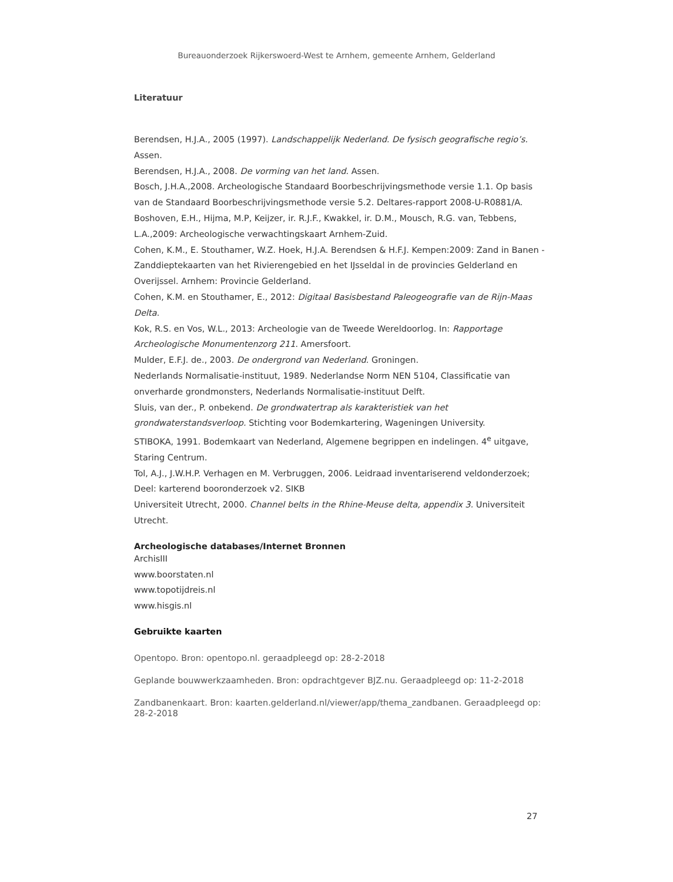Bureauonderzoek Rijkerswoerd-West te Arnhem, gemeente Arnhem, Gelderland
Literatuur
Berendsen, H.J.A., 2005 (1997). Landschappelijk Nederland. De fysisch geografische regio’s. Assen.
Berendsen, H.J.A., 2008. De vorming van het land. Assen.
Bosch, J.H.A.,2008. Archeologische Standaard Boorbeschrijvingsmethode versie 1.1. Op basis van de Standaard Boorbeschrijvingsmethode versie 5.2. Deltares-rapport 2008-U-R0881/A.
Boshoven, E.H., Hijma, M.P, Keijzer, ir. R.J.F., Kwakkel, ir. D.M., Mousch, R.G. van, Tebbens, L.A.,2009: Archeologische verwachtingskaart Arnhem-Zuid.
Cohen, K.M., E. Stouthamer, W.Z. Hoek, H.J.A. Berendsen & H.F.J. Kempen:2009: Zand in Banen - Zanddieptekaarten van het Rivierengebied en het IJsseldal in de provincies Gelderland en Overijssel. Arnhem: Provincie Gelderland.
Cohen, K.M. en Stouthamer, E., 2012: Digitaal Basisbestand Paleogeografie van de Rijn-Maas Delta.
Kok, R.S. en Vos, W.L., 2013: Archeologie van de Tweede Wereldoorlog. In: Rapportage Archeologische Monumentenzorg 211. Amersfoort.
Mulder, E.F.J. de., 2003. De ondergrond van Nederland. Groningen.
Nederlands Normalisatie-instituut, 1989. Nederlandse Norm NEN 5104, Classificatie van onverharde grondmonsters, Nederlands Normalisatie-instituut Delft.
Sluis, van der., P. onbekend. De grondwatertrap als karakteristiek van het grondwaterstandsverloop. Stichting voor Bodemkartering, Wageningen University.
STIBOKA, 1991. Bodemkaart van Nederland, Algemene begrippen en indelingen. 4<sup>e</sup> uitgave, Staring Centrum.
Tol, A.J., J.W.H.P. Verhagen en M. Verbruggen, 2006. Leidraad inventariserend veldonderzoek; Deel: karterend booronderzoek v2. SIKB
Universiteit Utrecht, 2000. Channel belts in the Rhine-Meuse delta, appendix 3. Universiteit Utrecht.
Archeologische databases/Internet Bronnen
ArchisIII
www.boorstaten.nl
www.topotijdreis.nl
www.hisgis.nl
Gebruikte kaarten
Opentopo. Bron: opentopo.nl. geraadpleegd op: 28-2-2018
Geplande bouwwerkzaamheden. Bron: opdrachtgever BJZ.nu. Geraadpleegd op: 11-2-2018
Zandbanenkaart. Bron: kaarten.gelderland.nl/viewer/app/thema_zandbanen. Geraadpleegd op: 28-2-2018
27